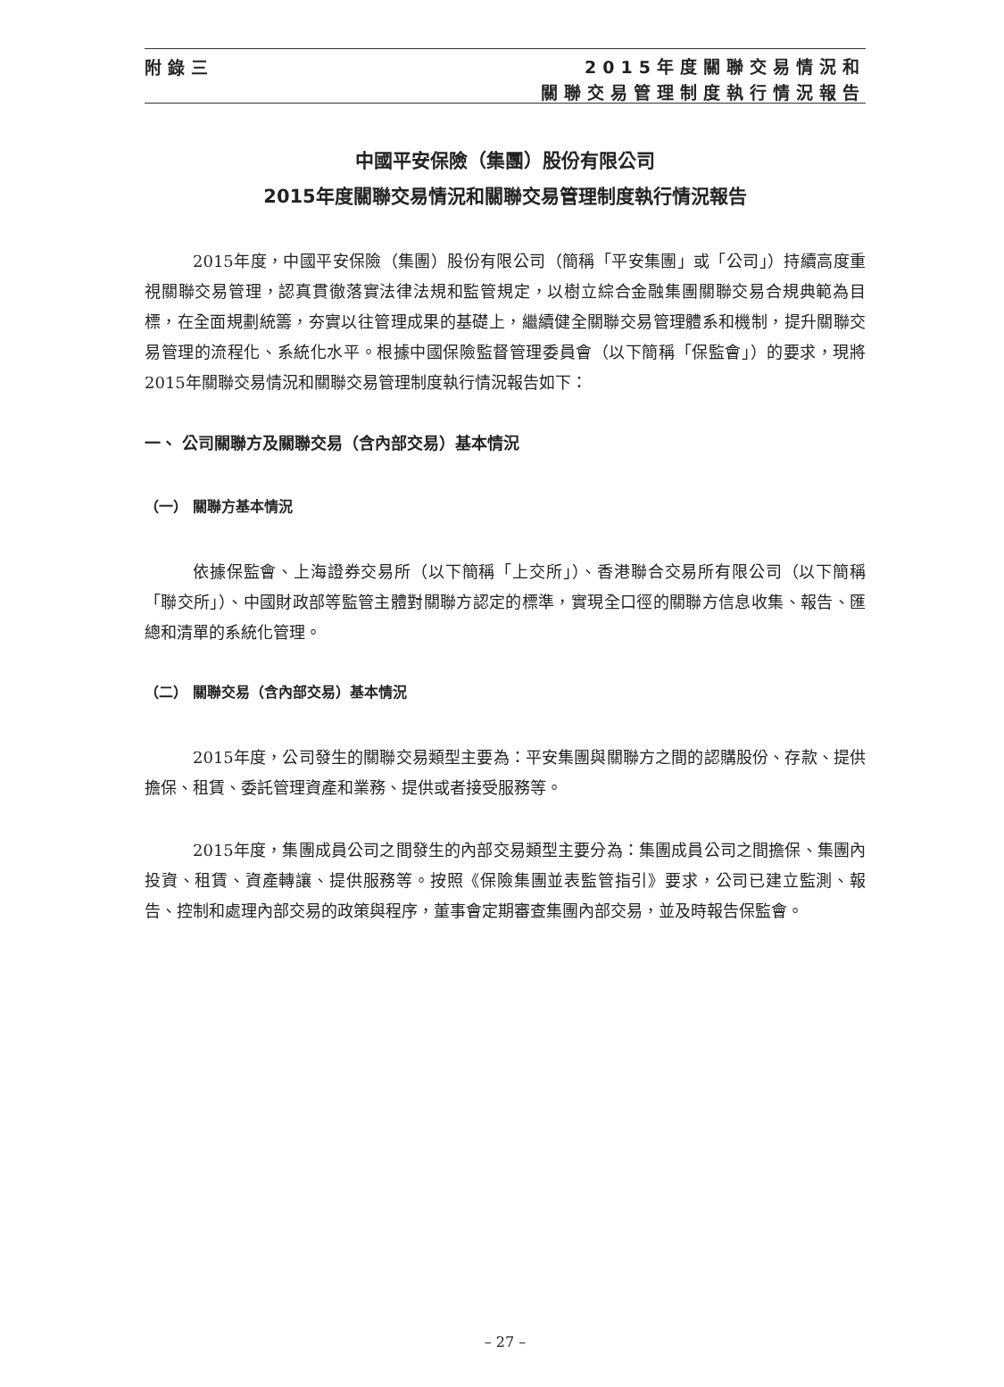附錄三
2015年度關聯交易情況和
關聯交易管理制度執行情況報告
中國平安保險（集團）股份有限公司
2015年度關聯交易情況和關聯交易管理制度執行情況報告
2015年度，中國平安保險（集團）股份有限公司（簡稱「平安集團」或「公司」）持續高度重視關聯交易管理，認真貫徹落實法律法規和監管規定，以樹立綜合金融集團關聯交易合規典範為目標，在全面規劃統籌，夯實以往管理成果的基礎上，繼續健全關聯交易管理體系和機制，提升關聯交易管理的流程化、系統化水平。根據中國保險監督管理委員會（以下簡稱「保監會」）的要求，現將2015年關聯交易情況和關聯交易管理制度執行情況報告如下：
一、 公司關聯方及關聯交易（含內部交易）基本情況
（一） 關聯方基本情況
依據保監會、上海證券交易所（以下簡稱「上交所」）、香港聯合交易所有限公司（以下簡稱「聯交所」）、中國財政部等監管主體對關聯方認定的標準，實現全口徑的關聯方信息收集、報告、匯總和清單的系統化管理。
（二） 關聯交易（含內部交易）基本情況
2015年度，公司發生的關聯交易類型主要為：平安集團與關聯方之間的認購股份、存款、提供擔保、租賃、委託管理資產和業務、提供或者接受服務等。
2015年度，集團成員公司之間發生的內部交易類型主要分為：集團成員公司之間擔保、集團內投資、租賃、資產轉讓、提供服務等。按照《保險集團並表監管指引》要求，公司已建立監測、報告、控制和處理內部交易的政策與程序，董事會定期審查集團內部交易，並及時報告保監會。
– 27 –